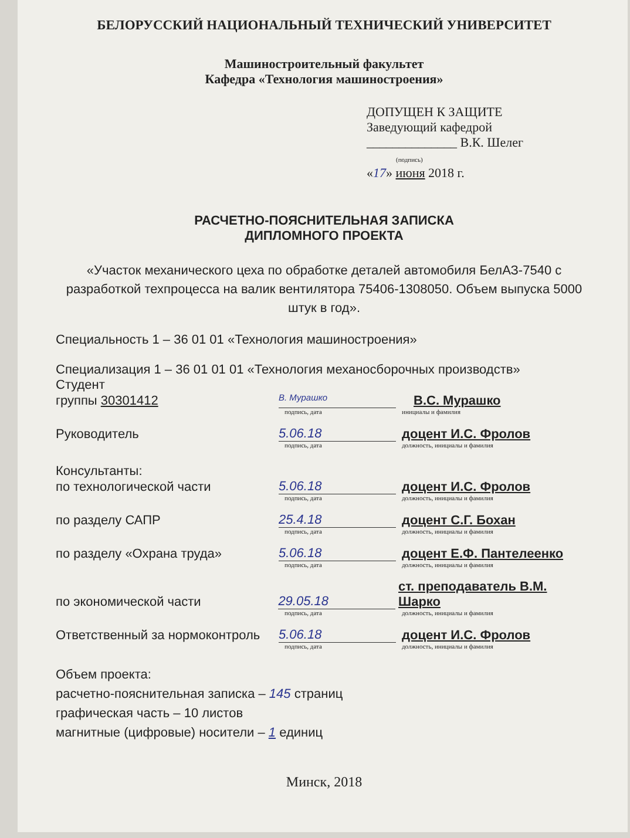БЕЛОРУССКИЙ НАЦИОНАЛЬНЫЙ ТЕХНИЧЕСКИЙ УНИВЕРСИТЕТ
Машиностроительный факультет
Кафедра «Технология машиностроения»
ДОПУЩЕН К ЗАЩИТЕ
Заведующий кафедрой
______________ В.К. Шелег
(подпись)
«17» июня 2018 г.
РАСЧЕТНО-ПОЯСНИТЕЛЬНАЯ ЗАПИСКА
ДИПЛОМНОГО ПРОЕКТА
«Участок механического цеха по обработке деталей автомобиля БелАЗ-7540 с разработкой техпроцесса на валик вентилятора 75406-1308050. Объем выпуска 5000 штук в год».
Специальность 1 – 36 01 01 «Технология машиностроения»
Специализация 1 – 36 01 01 01 «Технология механосборочных производств»
Студент
группы 30301412 В. Мурашко В.С. Мурашко
подпись, дата инициалы и фамилия
Руководитель 5.06.18 доцент И.С. Фролов
подпись, дата должность, инициалы и фамилия
Консультанты:
по технологической части 5.06.18 доцент И.С. Фролов
подпись, дата должность, инициалы и фамилия
по разделу САПР 25.4.18 доцент С.Г. Бохан
подпись, дата должность, инициалы и фамилия
по разделу «Охрана труда» 5.06.18 доцент Е.Ф. Пантелеенко
подпись, дата должность, инициалы и фамилия
по экономической части 29.05.18 ст. преподаватель В.М. Шарко
подпись, дата должность, инициалы и фамилия
Ответственный за нормоконтроль 5.06.18 доцент И.С. Фролов
подпись, дата должность, инициалы и фамилия
Объем проекта:
расчетно-пояснительная записка – 145 страниц
графическая часть – 10 листов
магнитные (цифровые) носители – 1 единиц
Минск, 2018